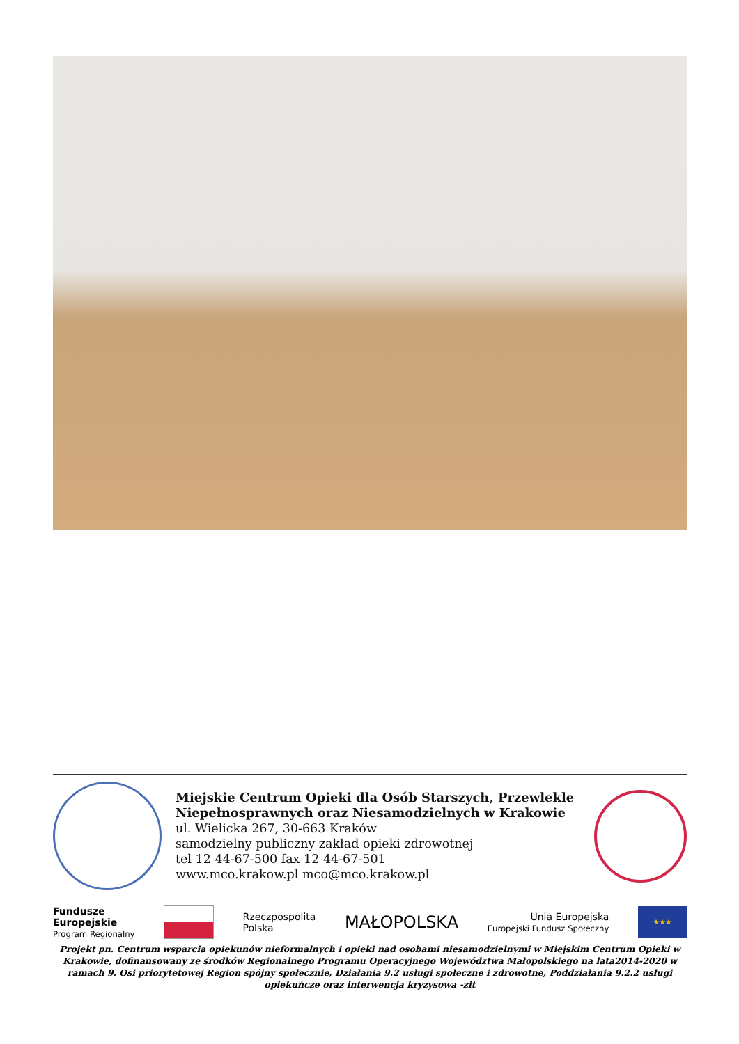Miejskie Centrum Opieki dla Osób Starszych, Przewlekle Niepełnosprawnych oraz Niesamodzielnych w Krakowie
ul. Wielicka 267, 30-663 Kraków
samodzielny publiczny zakład opieki zdrowotnej
tel 12 44-67-500 fax 12 44-67-501
www.mco.krakow.pl mco@mco.krakow.pl
Fundusze
Europejskie
Program Regionalny
Rzeczpospolita
Polska
MAŁOPOLSKA
Unia Europejska
Europejski Fundusz Społeczny
★★★
Projekt pn. Centrum wsparcia opiekunów nieformalnych i opieki nad osobami niesamodzielnymi w Miejskim Centrum Opieki w Krakowie, dofinansowany ze środków Regionalnego Programu Operacyjnego Województwa Małopolskiego na lata2014-2020 w ramach 9. Osi priorytetowej Region spójny społecznie, Działania 9.2 usługi społeczne i zdrowotne, Poddziałania 9.2.2 usługi opiekuńcze oraz interwencja kryzysowa -zit